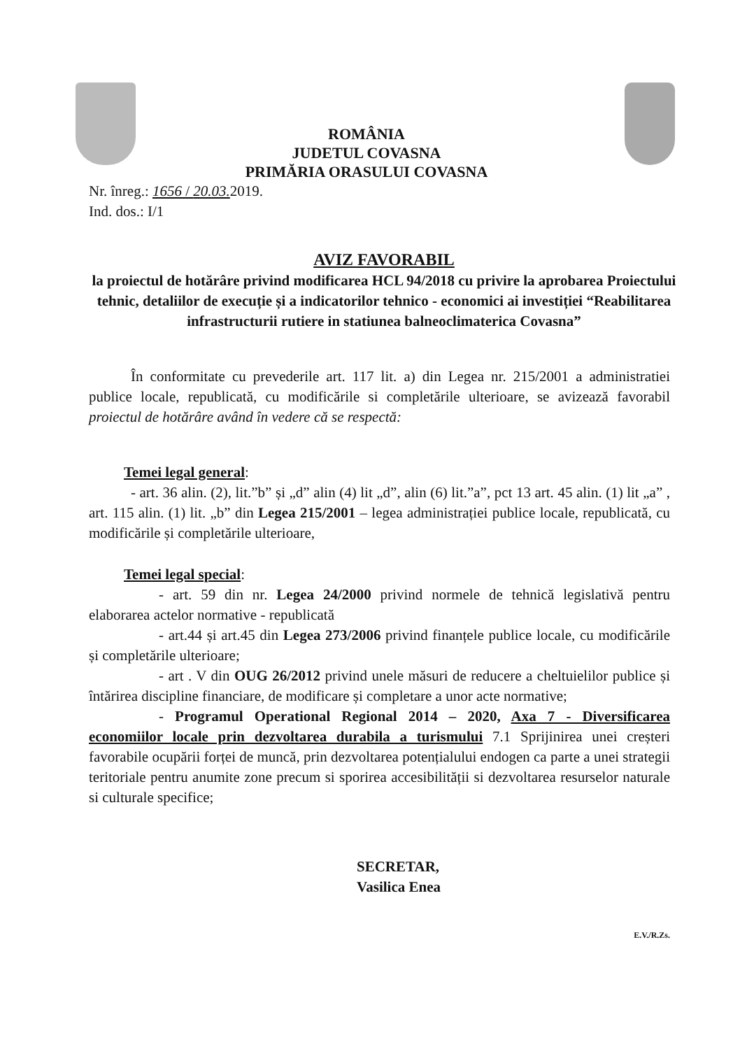ROMÂNIA
JUDETUL COVASNA
PRIMĂRIA ORASULUI COVASNA
Nr. înreg.: 1656 / 20.03. 2019.
Ind. dos.: I/1
AVIZ FAVORABIL
la proiectul de hotărâre privind modificarea HCL 94/2018 cu privire la aprobarea Proiectului tehnic, detaliilor de execuție și a indicatorilor tehnico - economici ai investiției “Reabilitarea infrastructurii rutiere in statiunea balneoclimaterica Covasna”
În conformitate cu prevederile art. 117 lit. a) din Legea nr. 215/2001 a administratiei publice locale, republicată, cu modificările si completările ulterioare, se avizează favorabil proiectul de hotărâre având în vedere că se respectă:
Temei legal general:
- art. 36 alin. (2), lit.”b” și „d” alin (4) lit „d”, alin (6) lit.”a”, pct 13 art. 45 alin. (1) lit „a” , art. 115 alin. (1) lit. „b” din Legea 215/2001 – legea administrației publice locale, republicată, cu modificările și completările ulterioare,
Temei legal special:
- art. 59 din nr. Legea 24/2000 privind normele de tehnică legislativă pentru elaborarea actelor normative - republicată
- art.44 și art.45 din Legea 273/2006 privind finanțele publice locale, cu modificările și completările ulterioare;
- art . V din OUG 26/2012 privind unele măsuri de reducere a cheltuielilor publice și întărirea discipline financiare, de modificare și completare a unor acte normative;
- Programul Operational Regional 2014 – 2020, Axa 7 - Diversificarea economiilor locale prin dezvoltarea durabila a turismului 7.1 Sprijinirea unei creșteri favorabile ocupării forței de muncă, prin dezvoltarea potențialului endogen ca parte a unei strategii teritoriale pentru anumite zone precum si sporirea accesibilității si dezvoltarea resurselor naturale si culturale specifice;
SECRETAR,
Vasilica Enea
E.V./R.Zs.